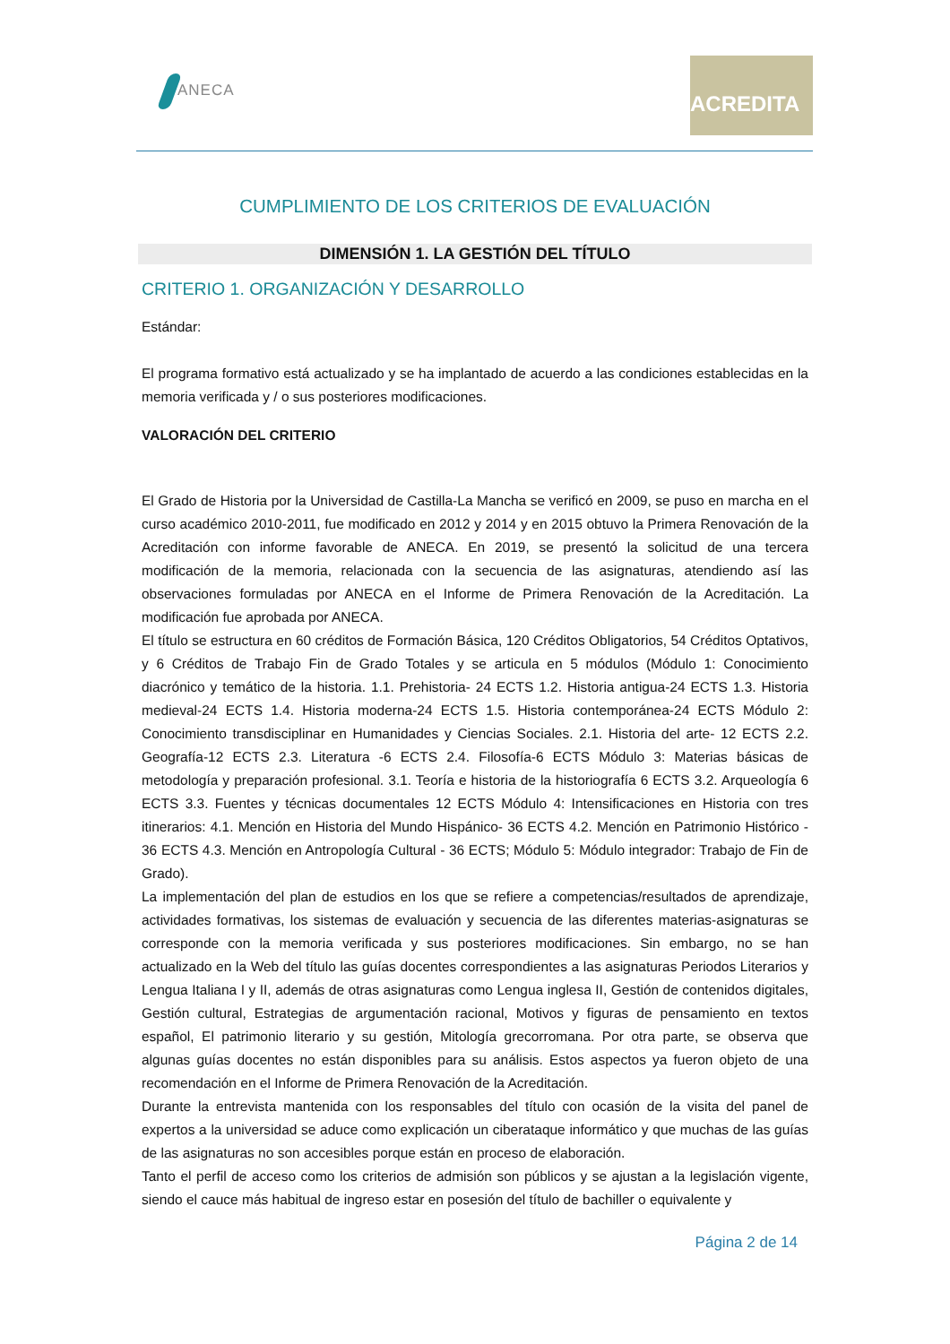ANECA
ACREDITA
CUMPLIMIENTO DE LOS CRITERIOS DE EVALUACIÓN
DIMENSIÓN 1. LA GESTIÓN DEL TÍTULO
CRITERIO 1. ORGANIZACIÓN Y DESARROLLO
Estándar:
El programa formativo está actualizado y se ha implantado de acuerdo a las condiciones establecidas en la memoria verificada y / o sus posteriores modificaciones.
VALORACIÓN DEL CRITERIO
El Grado de Historia por la Universidad de Castilla-La Mancha se verificó en 2009, se puso en marcha en el curso académico 2010-2011, fue modificado en 2012 y 2014 y en 2015 obtuvo la Primera Renovación de la Acreditación con informe favorable de ANECA. En 2019, se presentó la solicitud de una tercera modificación de la memoria, relacionada con la secuencia de las asignaturas, atendiendo así las observaciones formuladas por ANECA en el Informe de Primera Renovación de la Acreditación. La modificación fue aprobada por ANECA.
El título se estructura en 60 créditos de Formación Básica, 120 Créditos Obligatorios, 54 Créditos Optativos, y 6 Créditos de Trabajo Fin de Grado Totales y se articula en 5 módulos (Módulo 1: Conocimiento diacrónico y temático de la historia. 1.1. Prehistoria- 24 ECTS 1.2. Historia antigua-24 ECTS 1.3. Historia medieval-24 ECTS 1.4. Historia moderna-24 ECTS 1.5. Historia contemporánea-24 ECTS Módulo 2: Conocimiento transdisciplinar en Humanidades y Ciencias Sociales. 2.1. Historia del arte- 12 ECTS 2.2. Geografía-12 ECTS 2.3. Literatura -6 ECTS 2.4. Filosofía-6 ECTS Módulo 3: Materias básicas de metodología y preparación profesional. 3.1. Teoría e historia de la historiografía 6 ECTS 3.2. Arqueología 6 ECTS 3.3. Fuentes y técnicas documentales 12 ECTS Módulo 4: Intensificaciones en Historia con tres itinerarios: 4.1. Mención en Historia del Mundo Hispánico- 36 ECTS 4.2. Mención en Patrimonio Histórico - 36 ECTS 4.3. Mención en Antropología Cultural - 36 ECTS; Módulo 5: Módulo integrador: Trabajo de Fin de Grado).
La implementación del plan de estudios en los que se refiere a competencias/resultados de aprendizaje, actividades formativas, los sistemas de evaluación y secuencia de las diferentes materias-asignaturas se corresponde con la memoria verificada y sus posteriores modificaciones. Sin embargo, no se han actualizado en la Web del título las guías docentes correspondientes a las asignaturas Periodos Literarios y Lengua Italiana I y II, además de otras asignaturas como Lengua inglesa II, Gestión de contenidos digitales, Gestión cultural, Estrategias de argumentación racional, Motivos y figuras de pensamiento en textos español, El patrimonio literario y su gestión, Mitología grecorromana. Por otra parte, se observa que algunas guías docentes no están disponibles para su análisis. Estos aspectos ya fueron objeto de una recomendación en el Informe de Primera Renovación de la Acreditación.
Durante la entrevista mantenida con los responsables del título con ocasión de la visita del panel de expertos a la universidad se aduce como explicación un ciberataque informático y que muchas de las guías de las asignaturas no son accesibles porque están en proceso de elaboración.
Tanto el perfil de acceso como los criterios de admisión son públicos y se ajustan a la legislación vigente, siendo el cauce más habitual de ingreso estar en posesión del título de bachiller o equivalente y
Página 2 de 14